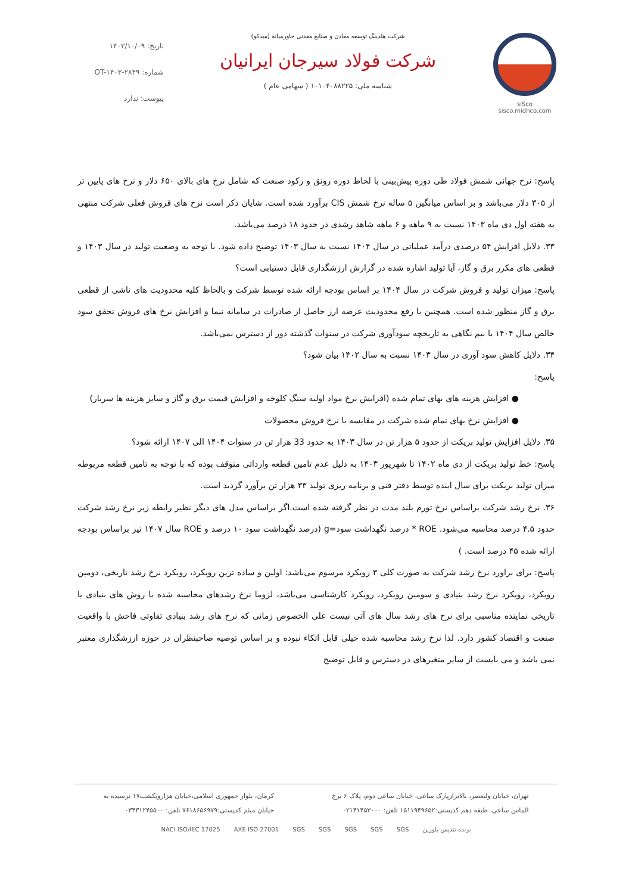siSco
sisco.midhco.com
شرکت هلدینگ توسعه معادن و صنایع معدنی خاورمیانه (میدکو)
شرکت فولاد سیرجان ایرانیان
شناسه ملی: ۱۰۱۰۴۰۸۸۲۲۵ ( سهامی عام )
تاریخ: ۱۴۰۳/۱۰/۰۹
شماره: OT-۱۴۰۳-۲۸۴۹
پیوست: ندارد
پاسخ: نرخ جهانی شمش فولاد طی دوره پیش‌بینی با لحاظ دوره رونق و رکود صنعت که شامل نرخ های بالای ۶۵۰ دلار و نرخ های پایین تر از ۳۰۵ دلار می‌باشد و بر اساس میانگین ۵ ساله نرخ شمش CIS برآورد شده است. شایان ذکر است نرخ های فروش فعلی شرکت منتهی به هفته اول دی ماه ۱۴۰۳ نسبت به ۹ ماهه و ۶ ماهه شاهد رشدی در حدود ۱۸ درصد می‌باشد.
۳۳. دلایل افزایش ۵۴ درصدی درآمد عملیاتی در سال ۱۴۰۴ نسبت به سال ۱۴۰۳ توضیح داده شود. با توجه به وضعیت تولید در سال ۱۴۰۳ و قطعی های مکرر برق و گاز، آیا تولید اشاره شده در گزارش ارزشگذاری قابل دستیابی است؟
پاسخ: میزان تولید و فروش شرکت در سال ۱۴۰۴ بر اساس بودجه ارائه شده توسط شرکت و بالحاظ کلیه محدودیت های ناشی از قطعی برق و گاز منظور شده است. همچنین با رفع محدودیت عرضه ارز حاصل از صادرات در سامانه نیما و افزایش نرخ های فروش تحقق سود خالص سال ۱۴۰۴ با نیم نگاهی به تاریخچه سودآوری شرکت در سنوات گذشته دور از دسترس نمی‌باشد.
۳۴. دلایل کاهش سود آوری در سال ۱۴۰۳ نسبت به سال ۱۴۰۲ بیان شود؟
پاسخ:
● افزایش هزینه های بهای تمام شده (افزایش نرخ مواد اولیه سنگ کلوخه و افزایش قیمت برق و گاز و سایر هزینه ها سربار)
● افزایش نرخ بهای تمام شده شرکت در مقایسه با نرخ فروش محصولات
۳۵. دلایل افزایش تولید بریکت از حدود ۵ هزار تن در سال ۱۴۰۳ به حدود 33 هزار تن در سنوات ۱۴۰۴ الی ۱۴۰۷ ارائه شود؟
پاسخ: خط تولید بریکت از دی ماه ۱۴۰۲ تا شهریور ۱۴۰۳ به دلیل عدم تامین قطعه وارداتی متوقف بوده که با توجه به تامین قطعه مربوطه میزان تولید بریکت برای سال اینده توسط دفتر فنی و برنامه ریزی تولید ۳۳ هزار تن برآورد گردید است.
۳۶. نرخ رشد شرکت براساس نرخ تورم بلند مدت در نظر گرفته شده است.اگر براساس مدل های دیگر نظیر رابطه زیر نرخ رشد شرکت حدود ۴.۵ درصد محاسبه می‌شود. ROE * درصد نگهداشت سود=g (درصد نگهداشت سود ۱۰ درصد و ROE سال ۱۴۰۷ نیز براساس بودجه ارائه شده ۴۵ درصد است. )
پاسخ: برای براورد نرخ رشد شرکت به صورت کلی ۳ رویکرد مرسوم می‌باشد: اولین و ساده ترین رویکرد، رویکرد نرخ رشد تاریخی، دومین رویکرد، رویکرد نرخ رشد بنیادی و سومین رویکرد، رویکرد کارشناسی می‌باشد، لزوما نرخ رشدهای محاسبه شده با روش های بنیادی یا تاریخی نماینده مناسبی برای نرخ های رشد سال های آتی نیست علی الخصوص زمانی که نرخ های رشد بنیادی تفاوتی فاحش با واقعیت صنعت و اقتصاد کشور دارد. لذا نرخ رشد محاسبه شده خیلی قابل اتکاء نبوده و بر اساس توصیه صاحبنظران در حوزه ارزشگذاری معتبر نمی باشد و می بایست از سایر متغیرهای در دسترس و قابل توضیح
تهران، خیابان ولیعصر، بالاترازپارک ساعی، خیابان ساعی دوم، پلاک ۶ برج
الماس ساعی، طبقه دهم کدپستی:۱۵۱۱۹۴۹۶۵۲ تلفن: ۰۲۱۴۱۴۵۳۰۰۰
کرمان، بلوار جمهوری اسلامی،خیابان هزارویکشب۱۷ نرسیده به
خیابان میثم کدپستی:۷۶۱۸۶۵۶۹۷۹ تلفن: ۰۳۴۳۱۲۴۵۵۰۰
برنده تندیس بلورین SGS SGS SGS SGS SGS AXE ISO 27001 NACI ISO/IEC 17025